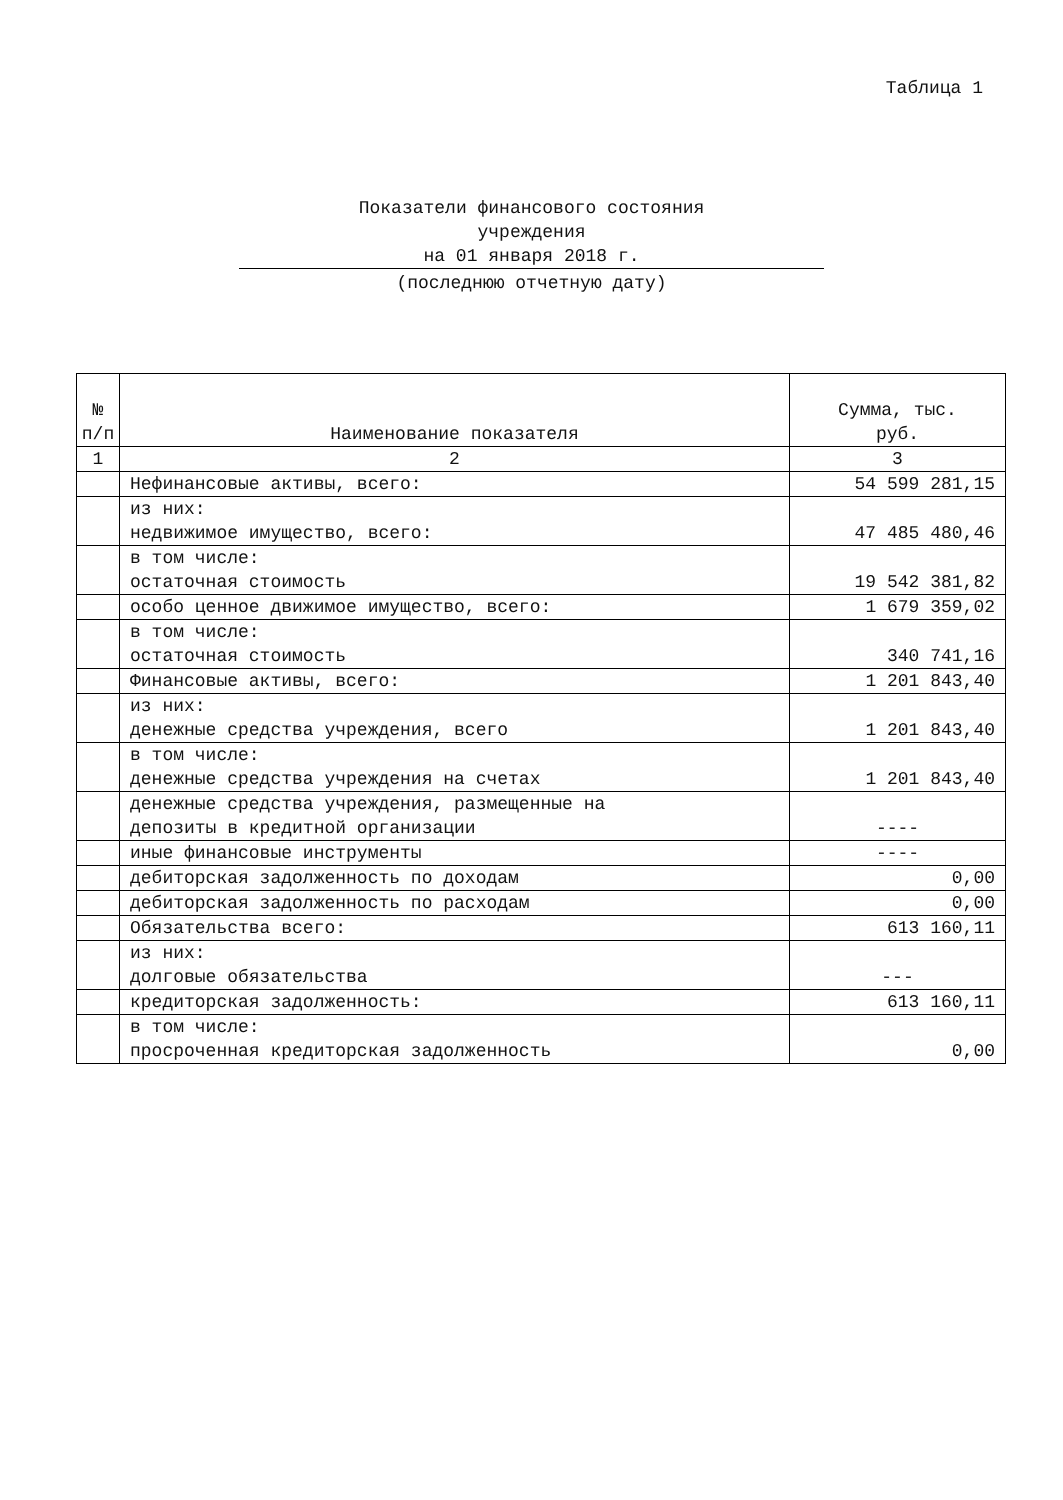Таблица 1
Показатели финансового состояния
учреждения
на 01 января 2018 г.
(последнюю отчетную дату)
| № п/п | Наименование показателя | Сумма, тыс. руб. |
| --- | --- | --- |
| 1 | 2 | 3 |
| | Нефинансовые активы, всего: | 54 599 281,15 |
| | из них: недвижимое имущество, всего: | 47 485 480,46 |
| | в том числе: остаточная стоимость | 19 542 381,82 |
| | особо ценное движимое имущество, всего: | 1 679 359,02 |
| | в том числе: остаточная стоимость | 340 741,16 |
| | Финансовые активы, всего: | 1 201 843,40 |
| | из них: денежные средства учреждения, всего | 1 201 843,40 |
| | в том числе: денежные средства учреждения на счетах | 1 201 843,40 |
| | денежные средства учреждения, размещенные на депозиты в кредитной организации | ---- |
| | иные финансовые инструменты | ---- |
| | дебиторская задолженность по доходам | 0,00 |
| | дебиторская задолженность по расходам | 0,00 |
| | Обязательства всего: | 613 160,11 |
| | из них: долговые обязательства | --- |
| | кредиторская задолженность: | 613 160,11 |
| | в том числе: просроченная кредиторская задолженность | 0,00 |